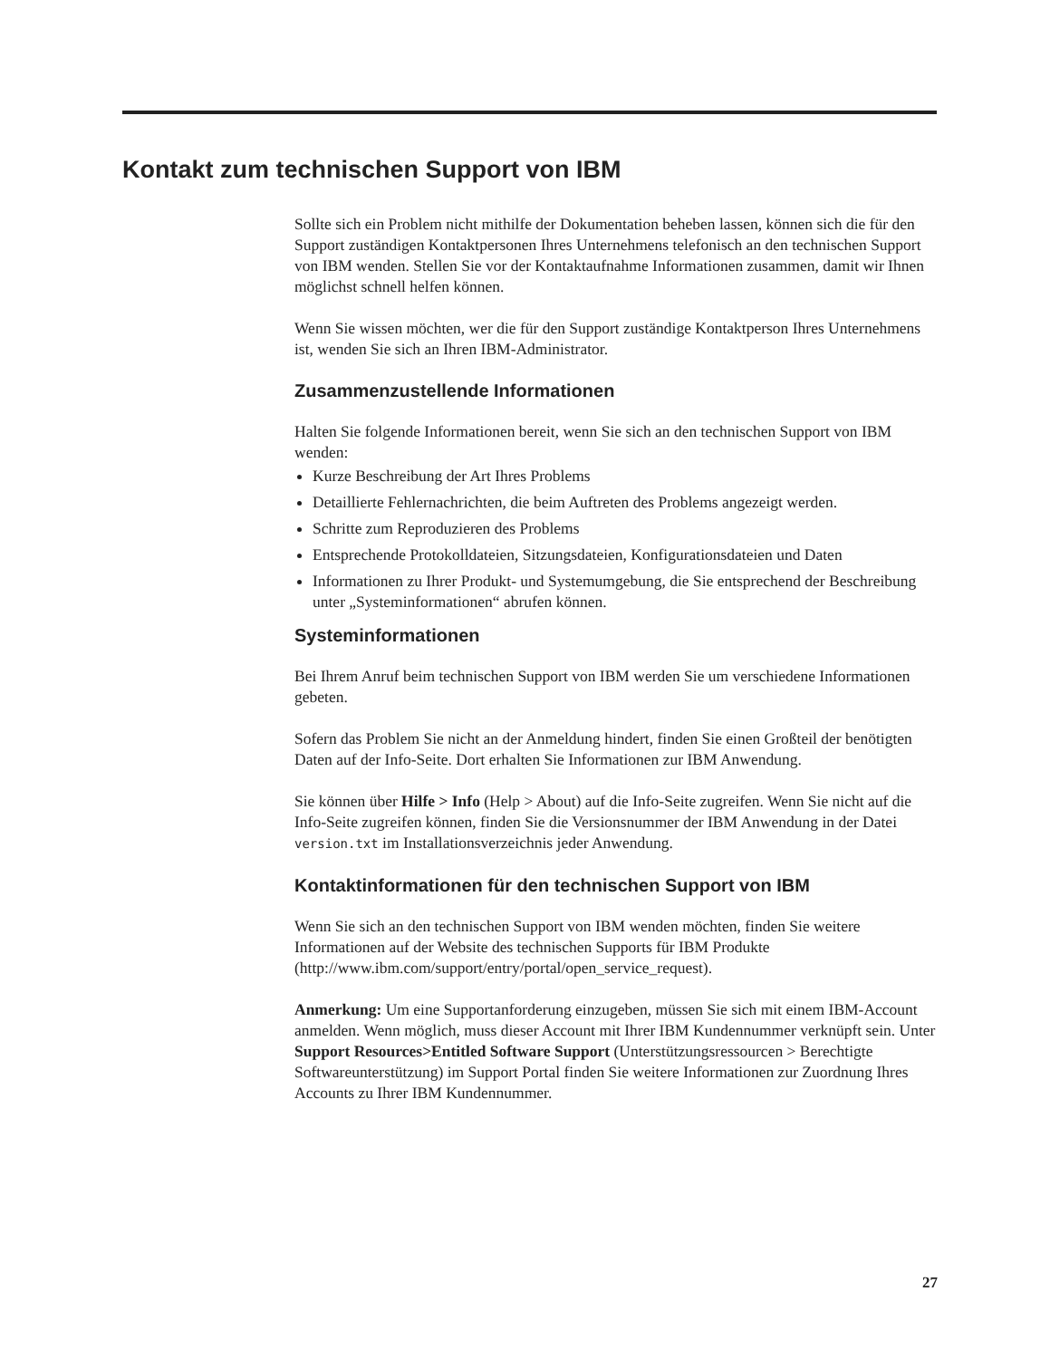Kontakt zum technischen Support von IBM
Sollte sich ein Problem nicht mithilfe der Dokumentation beheben lassen, können sich die für den Support zuständigen Kontaktpersonen Ihres Unternehmens telefonisch an den technischen Support von IBM wenden. Stellen Sie vor der Kontaktaufnahme Informationen zusammen, damit wir Ihnen möglichst schnell helfen können.
Wenn Sie wissen möchten, wer die für den Support zuständige Kontaktperson Ihres Unternehmens ist, wenden Sie sich an Ihren IBM-Administrator.
Zusammenzustellende Informationen
Halten Sie folgende Informationen bereit, wenn Sie sich an den technischen Support von IBM wenden:
Kurze Beschreibung der Art Ihres Problems
Detaillierte Fehlernachrichten, die beim Auftreten des Problems angezeigt werden.
Schritte zum Reproduzieren des Problems
Entsprechende Protokolldateien, Sitzungsdateien, Konfigurationsdateien und Daten
Informationen zu Ihrer Produkt- und Systemumgebung, die Sie entsprechend der Beschreibung unter „Systeminformationen“ abrufen können.
Systeminformationen
Bei Ihrem Anruf beim technischen Support von IBM werden Sie um verschiedene Informationen gebeten.
Sofern das Problem Sie nicht an der Anmeldung hindert, finden Sie einen Großteil der benötigten Daten auf der Info-Seite. Dort erhalten Sie Informationen zur IBM Anwendung.
Sie können über Hilfe > Info (Help > About) auf die Info-Seite zugreifen. Wenn Sie nicht auf die Info-Seite zugreifen können, finden Sie die Versionsnummer der IBM Anwendung in der Datei version.txt im Installationsverzeichnis jeder Anwendung.
Kontaktinformationen für den technischen Support von IBM
Wenn Sie sich an den technischen Support von IBM wenden möchten, finden Sie weitere Informationen auf der Website des technischen Supports für IBM Produkte (http://www.ibm.com/support/entry/portal/open_service_request).
Anmerkung: Um eine Supportanforderung einzugeben, müssen Sie sich mit einem IBM-Account anmelden. Wenn möglich, muss dieser Account mit Ihrer IBM Kundennummer verknüpft sein. Unter Support Resources>Entitled Software Support (Unterstützungsressourcen > Berechtigte Softwareunterstützung) im Support Portal finden Sie weitere Informationen zur Zuordnung Ihres Accounts zu Ihrer IBM Kundennummer.
27